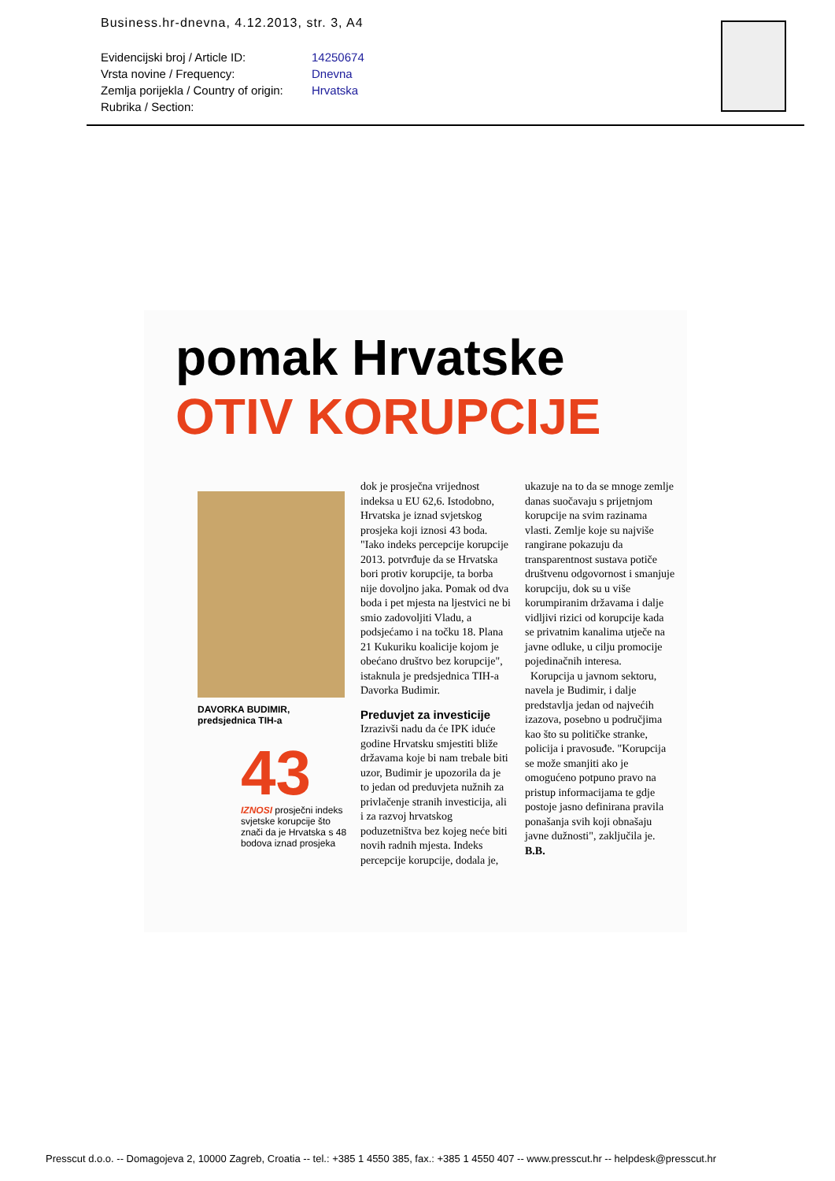Business.hr-dnevna, 4.12.2013, str. 3, A4
Evidencijski broj / Article ID: 14250674
Vrsta novine / Frequency: Dnevna
Zemlja porijekla / Country of origin: Hrvatska
Rubrika / Section:
pomak Hrvatske
OTIV KORUPCIJE
DAVORKA BUDIMIR,
predsjednica TIH-a
43
IZNOSI prosječni indeks svjetske korupcije što znači da je Hrvatska s 48 bodova iznad prosjeka
dok je prosječna vrijednost indeksa u EU 62,6. Istodobno, Hrvatska je iznad svjetskog prosjeka koji iznosi 43 boda. "Iako indeks percepcije korupcije 2013. potvrđuje da se Hrvatska bori protiv korupcije, ta borba nije dovoljno jaka. Pomak od dva boda i pet mjesta na ljestvici ne bi smio zadovoljiti Vladu, a podsjećamo i na točku 18. Plana 21 Kukuriku koalicije kojom je obećano društvo bez korupcije", istaknula je predsjednica TIH-a Davorka Budimir.
Preduvjet za investicije
Izrazivši nadu da će IPK iduće godine Hrvatsku smjestiti bliže državama koje bi nam trebale biti uzor, Budimir je upozorila da je to jedan od preduvjeta nužnih za privlačenje stranih investicija, ali i za razvoj hrvatskog poduzetništva bez kojeg neće biti novih radnih mjesta. Indeks percepcije korupcije, dodala je, ukazuje na to da se mnoge zemlje danas suočavaju s prijetnjom korupcije na svim razinama vlasti. Zemlje koje su najviše rangirane pokazuju da transparentnost sustava potiče društvenu odgovornost i smanjuje korupciju, dok su u više korumpiranim državama i dalje vidljivi rizici od korupcije kada se privatnim kanalima utječe na javne odluke, u cilju promocije pojedinačnih interesa.
Korupcija u javnom sektoru, navela je Budimir, i dalje predstavlja jedan od najvećih izazova, posebno u područjima kao što su političke stranke, policija i pravosuđe. "Korupcija se može smanjiti ako je omogućeno potpuno pravo na pristup informacijama te gdje postoje jasno definirana pravila ponašanja svih koji obnašaju javne dužnosti", zaključila je. B.B.
Presscut d.o.o. -- Domagojeva 2, 10000 Zagreb, Croatia -- tel.: +385 1 4550 385, fax.: +385 1 4550 407 -- www.presscut.hr -- helpdesk@presscut.hr